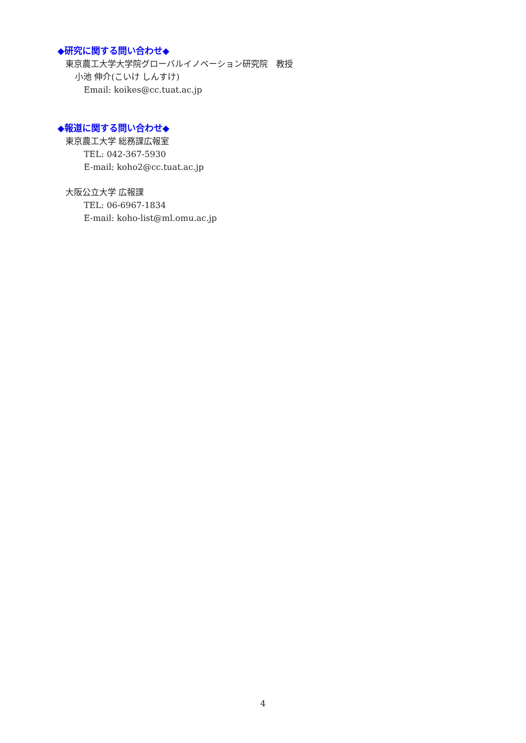◆研究に関する問い合わせ◆
東京農工大学大学院グローバルイノベーション研究院　教授
小池 伸介(こいけ しんすけ)
Email: koikes@cc.tuat.ac.jp
◆報道に関する問い合わせ◆
東京農工大学 総務課広報室
TEL: 042-367-5930
E-mail: koho2@cc.tuat.ac.jp
大阪公立大学 広報課
TEL: 06-6967-1834
E-mail: koho-list@ml.omu.ac.jp
4